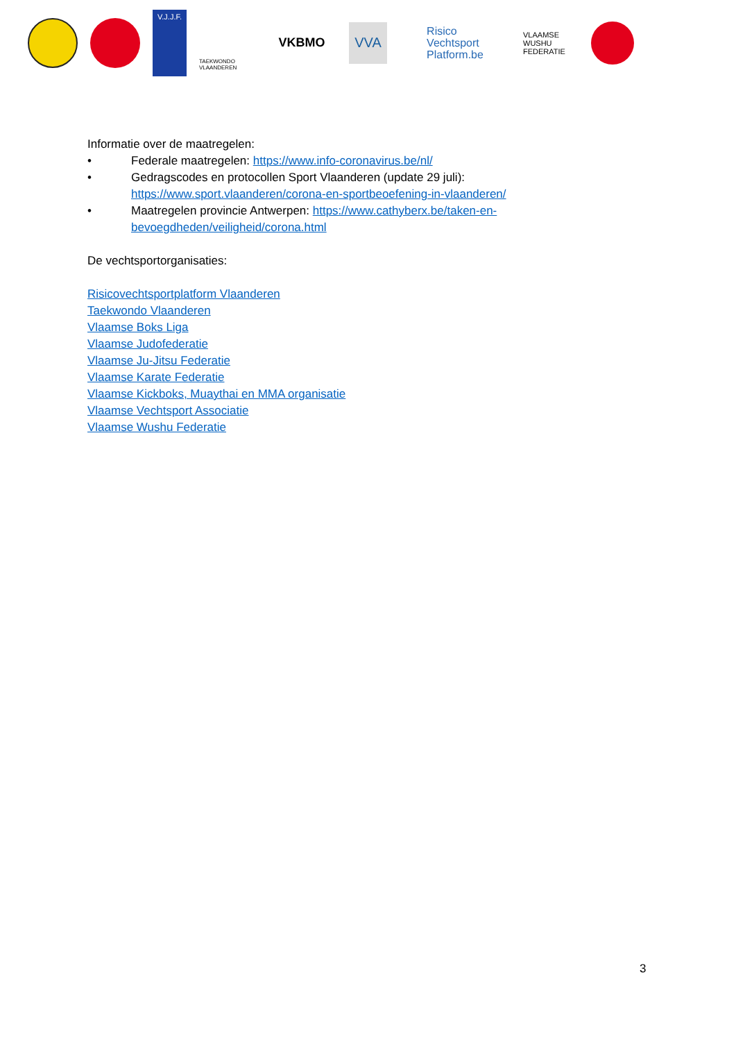V.J.J.F.
TAEKWONDO VLAANDEREN
VKBMO VVA
Risico
Vechtsport
Platform.be
VLAAMSE WUSHU FEDERATIE
Informatie over de maatregelen:
• Federale maatregelen: https://www.info-coronavirus.be/nl/
• Gedragscodes en protocollen Sport Vlaanderen (update 29 juli): https://www.sport.vlaanderen/corona-en-sportbeoefening-in-vlaanderen/
• Maatregelen provincie Antwerpen: https://www.cathyberx.be/taken-en-bevoegdheden/veiligheid/corona.html
De vechtsportorganisaties:
Risicovechtsportplatform Vlaanderen
Taekwondo Vlaanderen
Vlaamse Boks Liga
Vlaamse Judofederatie
Vlaamse Ju-Jitsu Federatie
Vlaamse Karate Federatie
Vlaamse Kickboks, Muaythai en MMA organisatie
Vlaamse Vechtsport Associatie
Vlaamse Wushu Federatie
3